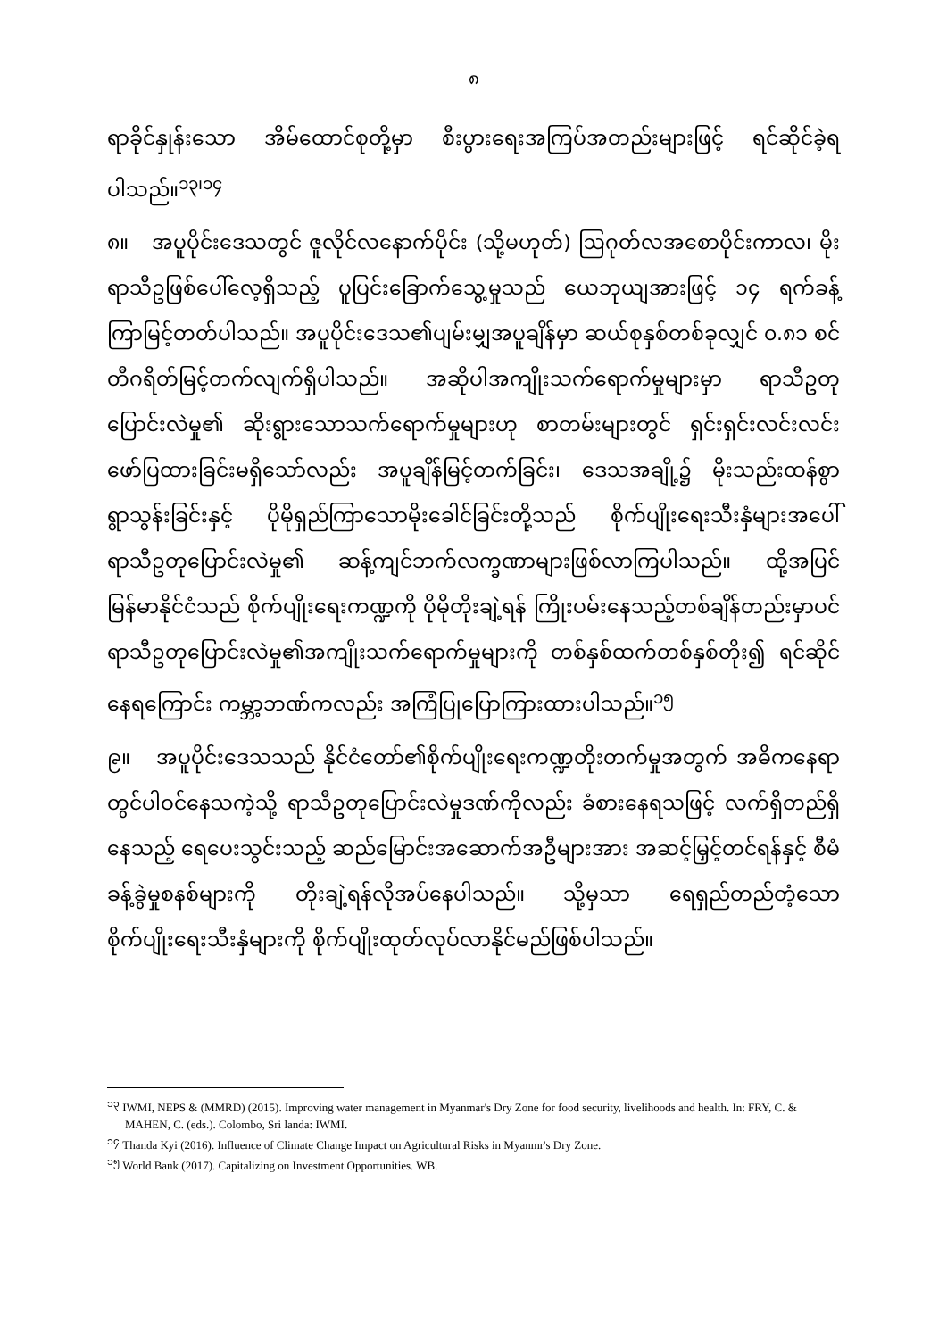၈
ရာခိုင်နှုန်းသော အိမ်ထောင်စုတို့မှာ စီးပွားရေးအကြပ်အတည်းများဖြင့် ရင်ဆိုင်ခဲ့ရပါသည်။<sup>၁၃၊၁၄</sup>
၈။ အပူပိုင်းဒေသတွင် ဇူလိုင်လနောက်ပိုင်း (သို့မဟုတ်) ဩဂုတ်လအစောပိုင်းကာလ၊ မိုးရာသီဥဖြစ်ပေါ်လေ့ရှိသည့် ပူပြင်းခြောက်သွေ့မှုသည် ယေဘုယျအားဖြင့် ၁၄ ရက်ခန့် ကြာမြင့်တတ်ပါသည်။ အပူပိုင်းဒေသ၏ပျမ်းမျှအပူချိန်မှာ ဆယ်စုနှစ်တစ်ခုလျှင် ၀.၈၁ စင်တီဂရိတ်မြင့်တက်လျက်ရှိပါသည်။ အဆိုပါအကျိုးသက်ရောက်မှုများမှာ ရာသီဥတုပြောင်းလဲမှု၏ ဆိုးရွားသောသက်ရောက်မှုများဟု စာတမ်းများတွင် ရှင်းရှင်းလင်းလင်းဖော်ပြထားခြင်းမရှိသော်လည်း အပူချိန်မြင့်တက်ခြင်း၊ ဒေသအချို့၌ မိုးသည်းထန်စွာရွာသွန်းခြင်းနှင့် ပိုမိုရှည်ကြာသောမိုးခေါင်ခြင်းတို့သည် စိုက်ပျိုးရေးသီးနှံများအပေါ် ရာသီဥတုပြောင်းလဲမှု၏ ဆန့်ကျင်ဘက်လက္ခဏာများဖြစ်လာကြပါသည်။ ထို့အပြင် မြန်မာနိုင်ငံသည် စိုက်ပျိုးရေးကဏ္ဍကို ပိုမိုတိုးချဲ့ရန် ကြိုးပမ်းနေသည့်တစ်ချိန်တည်းမှာပင် ရာသီဥတုပြောင်းလဲမှု၏အကျိုးသက်ရောက်မှုများကို တစ်နှစ်ထက်တစ်နှစ်တိုး၍ ရင်ဆိုင်နေရကြောင်း ကမ္ဘာ့ဘဏ်ကလည်း အကြံပြုပြောကြားထားပါသည်။<sup>၁၅</sup>
၉။ အပူပိုင်းဒေသသည် နိုင်ငံတော်၏စိုက်ပျိုးရေးကဏ္ဍတိုးတက်မှုအတွက် အဓိကနေရာတွင်ပါဝင်နေသကဲ့သို့ ရာသီဥတုပြောင်းလဲမှုဒဏ်ကိုလည်း ခံစားနေရသဖြင့် လက်ရှိတည်ရှိနေသည့် ရေပေးသွင်းသည့် ဆည်မြောင်းအဆောက်အဦများအား အဆင့်မြှင့်တင်ရန်နှင့် စီမံခန့်ခွဲမှုစနစ်များကို တိုးချဲ့ရန်လိုအပ်နေပါသည်။ သို့မှသာ ရေရှည်တည်တံ့သော စိုက်ပျိုးရေးသီးနှံများကို စိုက်ပျိုးထုတ်လုပ်လာနိုင်မည်ဖြစ်ပါသည်။
<sup>၁၃</sup> IWMI, NEPS & (MMRD) (2015). Improving water management in Myanmar's Dry Zone for food security, livelihoods and health. In: FRY, C. & MAHEN, C. (eds.). Colombo, Sri landa: IWMI.
<sup>၁၄</sup> Thanda Kyi (2016). Influence of Climate Change Impact on Agricultural Risks in Myanmr's Dry Zone.
<sup>၁၅</sup> World Bank (2017). Capitalizing on Investment Opportunities. WB.